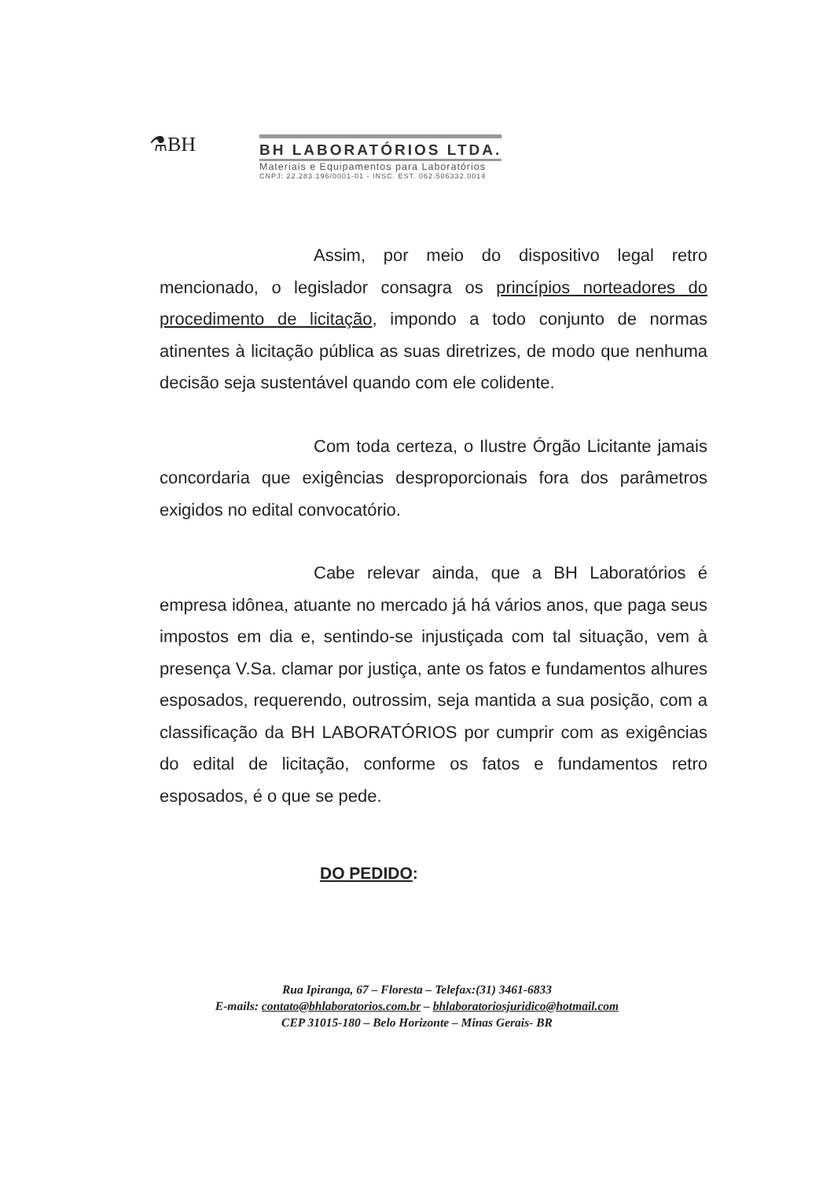⚗BH
BH LABORATÓRIOS LTDA.
Materiais e Equipamentos para Laboratórios
CNPJ: 22.283.196/0001-01 - INSC. EST. 062.506332.0014
Assim, por meio do dispositivo legal retro mencionado, o legislador consagra os princípios norteadores do procedimento de licitação, impondo a todo conjunto de normas atinentes à licitação pública as suas diretrizes, de modo que nenhuma decisão seja sustentável quando com ele colidente.
Com toda certeza, o Ilustre Órgão Licitante jamais concordaria que exigências desproporcionais fora dos parâmetros exigidos no edital convocatório.
Cabe relevar ainda, que a BH Laboratórios é empresa idônea, atuante no mercado já há vários anos, que paga seus impostos em dia e, sentindo-se injustiçada com tal situação, vem à presença V.Sa. clamar por justiça, ante os fatos e fundamentos alhures esposados, requerendo, outrossim, seja mantida a sua posição, com a classificação da BH LABORATÓRIOS por cumprir com as exigências do edital de licitação, conforme os fatos e fundamentos retro esposados, é o que se pede.
DO PEDIDO:
Rua Ipiranga, 67 – Floresta – Telefax:(31) 3461-6833
E-mails: contato@bhlaboratorios.com.br – bhlaboratoriosjuridico@hotmail.com
CEP 31015-180 – Belo Horizonte – Minas Gerais- BR